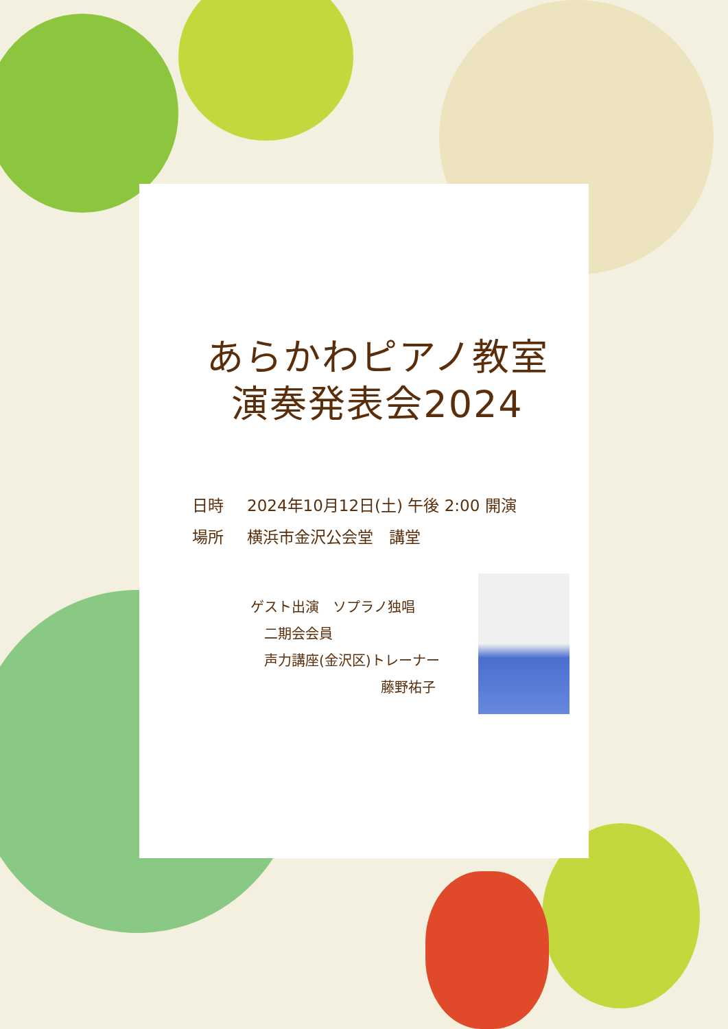あらかわピアノ教室
演奏発表会2024
日時 2024年10月12日(土) 午後 2:00 開演
場所 横浜市金沢公会堂　講堂
ゲスト出演　ソプラノ独唱
　二期会会員
　声力講座(金沢区)トレーナー
藤野祐子